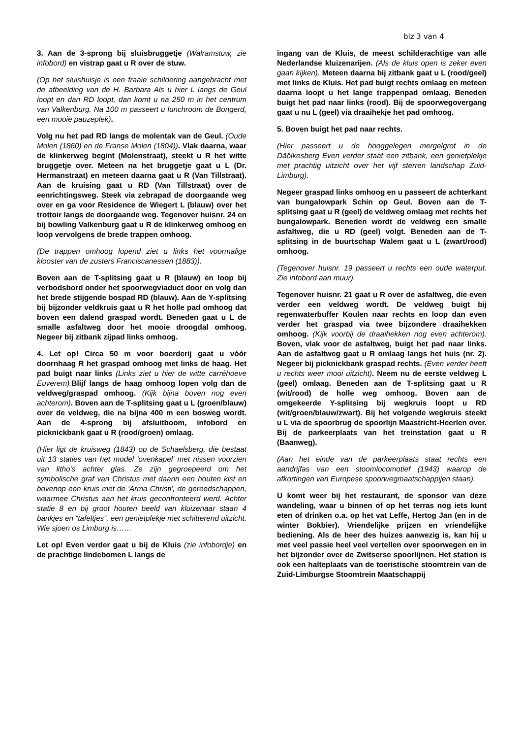blz 3 van 4
3. Aan de 3-sprong bij sluisbruggetje (Walramstuw, zie infobord) en vistrap gaat u R over de stuw.
(Op het sluishuisje is een fraaie schildering aangebracht met de afbeelding van de H. Barbara Als u hier L langs de Geul loopt en dan RD loopt, dan komt u na 250 m in het centrum van Valkenburg. Na 100 m passeert u lunchroom de Bongerd, een mooie pauzeplek).
Volg nu het pad RD langs de molentak van de Geul. (Oude Molen (1860) en de Franse Molen (1804)). Vlak daarna, waar de klinkerweg begint (Molenstraat), steekt u R het witte bruggetje over. Meteen na het bruggetje gaat u L (Dr. Hermanstraat) en meteen daarna gaat u R (Van Tillstraat). Aan de kruising gaat u RD (Van Tillstraat) over de eenrichtingsweg. Steek via zebrapad de doorgaande weg over en ga voor Residence de Wiegert L (blauw) over het trottoir langs de doorgaande weg. Tegenover huisnr. 24 en bij bowling Valkenburg gaat u R de klinkerweg omhoog en loop vervolgens de brede trappen omhoog.
(De trappen omhoog lopend ziet u links het voormalige klooster van de zusters Franciscanessen (1883)).
Boven aan de T-splitsing gaat u R (blauw) en loop bij verbodsbord onder het spoorwegviaduct door en volg dan het brede stijgende bospad RD (blauw). Aan de Y-splitsing bij bijzonder veldkruis gaat u R het holle pad omhoog dat boven een dalend graspad wordt. Beneden gaat u L de smalle asfaltweg door het mooie droogdal omhoog. Negeer bij zitbank zijpad links omhoog.
4. Let op! Circa 50 m voor boerderij gaat u vóór doornhaag R het graspad omhoog met links de haag. Het pad buigt naar links (Links ziet u hier de witte carréhoeve Euverem). Blijf langs de haag omhoog lopen volg dan de veldweg/graspad omhoog. (Kijk bijna boven nog even achterom). Boven aan de T-splitsing gaat u L (groen/blauw) over de veldweg, die na bijna 400 m een bosweg wordt. Aan de 4-sprong bij afsluitboom, infobord en picknickbank gaat u R (rood/groen) omlaag.
(Hier ligt de kruisweg (1843) op de Schaelsberg, die bestaat uit 13 staties van het model 'ovenkapel' met nissen voorzien van litho's achter glas. Ze zijn gegroepeerd om het symbolische graf van Christus met daarin een houten kist en bovenop een kruis met de 'Arma Christi', de gereedschappen, waarmee Christus aan het kruis geconfronteerd werd. Achter statie 8 en bij groot houten beeld van kluizenaar staan 4 bankjes en “tafeltjes”, een genietplekje met schitterend uitzicht. Wie sjoen os Limburg is……
Let op! Even verder gaat u bij de Kluis (zie infobordje) en de prachtige lindebomen L langs de
ingang van de Kluis, de meest schilderachtige van alle Nederlandse kluizenarijen. (Als de kluis open is zeker even gaan kijken). Meteen daarna bij zitbank gaat u L (rood/geel) met links de Kluis. Het pad buigt rechts omlaag en meteen daarna loopt u het lange trappenpad omlaag. Beneden buigt het pad naar links (rood). Bij de spoorwegovergang gaat u nu L (geel) via draaihekje het pad omhoog.
5. Boven buigt het pad naar rechts.
(Hier passeert u de hooggelegen mergelgrot in de Däölkesberg Even verder staat een zitbank, een genietplekje met prachtig uitzicht over het vijf sterren landschap Zuid-Limburg).
Negeer graspad links omhoog en u passeert de achterkant van bungalowpark Schin op Geul. Boven aan de T-splitsing gaat u R (geel) de veldweg omlaag met rechts het bungalowpark. Beneden wordt de veldweg een smalle asfaltweg, die u RD (geel) volgt. Beneden aan de T-splitsing in de buurtschap Walem gaat u L (zwart/rood) omhoog.
(Tegenover huisnr. 19 passeert u rechts een oude waterput. Zie infobord aan muur).
Tegenover huisnr. 21 gaat u R over de asfaltweg, die even verder een veldweg wordt. De veldweg buigt bij regenwaterbuffer Koulen naar rechts en loop dan even verder het graspad via twee bijzondere draaihekken omhoog. (Kijk voorbij de draaihekken nog even achterom). Boven, vlak voor de asfaltweg, buigt het pad naar links. Aan de asfaltweg gaat u R omlaag langs het huis (nr. 2). Negeer bij picknickbank graspad rechts. (Even verder heeft u rechts weer mooi uitzicht). Neem nu de eerste veldweg L (geel) omlaag. Beneden aan de T-splitsing gaat u R (wit/rood) de holle weg omhoog. Boven aan de omgekeerde Y-splitsing bij wegkruis loopt u RD (wit/groen/blauw/zwart). Bij het volgende wegkruis steekt u L via de spoorbrug de spoorlijn Maastricht-Heerlen over. Bij de parkeerplaats van het treinstation gaat u R (Baanweg).
(Aan het einde van de parkeerplaats staat rechts een aandrijfas van een stoomlocomotief (1943) waarop de afkortingen van Europese spoorwegmaatschappijen staan).
U komt weer bij het restaurant, de sponsor van deze wandeling, waar u binnen of op het terras nog iets kunt eten of drinken o.a. op het vat Leffe, Hertog Jan (en in de winter Bokbier). Vriendelijke prijzen en vriendelijke bediening. Als de heer des huizes aanwezig is, kan hij u met veel passie heel veel vertellen over spoorwegen en in het bijzonder over de Zwitserse spoorlijnen. Het station is ook een halteplaats van de toeristische stoomtrein van de Zuid-Limburgse Stoomtrein Maatschappij